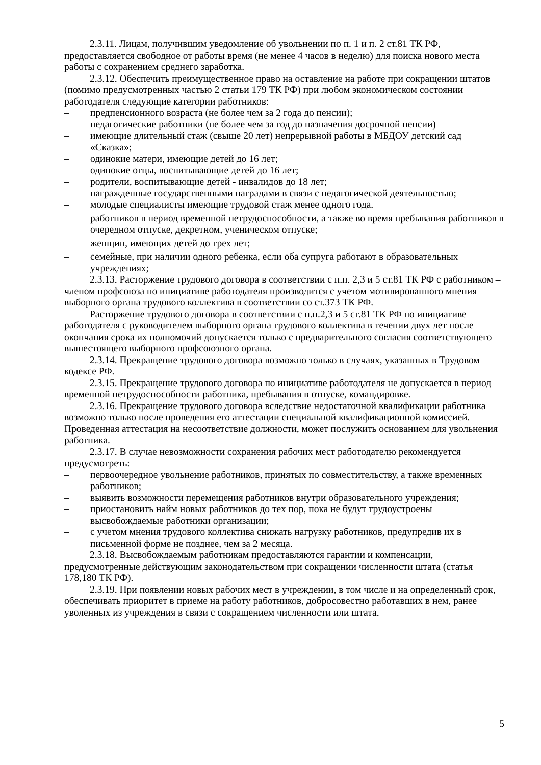2.3.11. Лицам, получившим уведомление об увольнении по п. 1 и п. 2 ст.81 ТК РФ, предоставляется свободное от работы время (не менее 4 часов в неделю) для поиска нового места работы с сохранением среднего заработка.
2.3.12. Обеспечить преимущественное право на оставление на работе при сокращении штатов (помимо предусмотренных частью 2 статьи 179 ТК РФ) при любом экономическом состоянии работодателя следующие категории работников:
– предпенсионного возраста (не более чем за 2 года до пенсии);
– педагогические работники (не более чем за год до назначения досрочной пенсии)
– имеющие длительный стаж (свыше 20 лет) непрерывной работы в МБДОУ детский сад «Сказка»;
– одинокие матери, имеющие детей до 16 лет;
– одинокие отцы, воспитывающие детей до 16 лет;
– родители, воспитывающие детей - инвалидов до 18 лет;
– награжденные государственными наградами в связи с педагогической деятельностью;
– молодые специалисты имеющие трудовой стаж менее одного года.
– работников в период временной нетрудоспособности, а также во время пребывания работников в очередном отпуске, декретном, ученическом отпуске;
– женщин, имеющих детей до трех лет;
– семейные, при наличии одного ребенка, если оба супруга работают в образовательных учреждениях;
2.3.13. Расторжение трудового договора в соответствии с п.п. 2,3 и 5 ст.81 ТК РФ с работником – членом профсоюза по инициативе работодателя производится с учетом мотивированного мнения выборного органа трудового коллектива в соответствии со ст.373 ТК РФ.
Расторжение трудового договора в соответствии с п.п.2,3 и 5 ст.81 ТК РФ по инициативе работодателя с руководителем выборного органа трудового коллектива в течении двух лет после окончания срока их полномочий допускается только с предварительного согласия соответствующего вышестоящего выборного профсоюзного органа.
2.3.14. Прекращение трудового договора возможно только в случаях, указанных в Трудовом кодексе РФ.
2.3.15. Прекращение трудового договора по инициативе работодателя не допускается в период временной нетрудоспособности работника, пребывания в отпуске, командировке.
2.3.16. Прекращение трудового договора вследствие недостаточной квалификации работника возможно только после проведения его аттестации специальной квалификационной комиссией. Проведенная аттестация на несоответствие должности, может послужить основанием для увольнения работника.
2.3.17. В случае невозможности сохранения рабочих мест работодателю рекомендуется предусмотреть:
– первоочередное увольнение работников, принятых по совместительству, а также временных работников;
– выявить возможности перемещения работников внутри образовательного учреждения;
– приостановить найм новых работников до тех пор, пока не будут трудоустроены высвобождаемые работники организации;
– с учетом мнения трудового коллектива снижать нагрузку работников, предупредив их в письменной форме не позднее, чем за 2 месяца.
2.3.18. Высвобождаемым работникам предоставляются гарантии и компенсации, предусмотренные действующим законодательством при сокращении численности штата (статья 178,180 ТК РФ).
2.3.19. При появлении новых рабочих мест в учреждении, в том числе и на определенный срок, обеспечивать приоритет в приеме на работу работников, добросовестно работавших в нем, ранее уволенных из учреждения в связи с сокращением численности или штата.
5